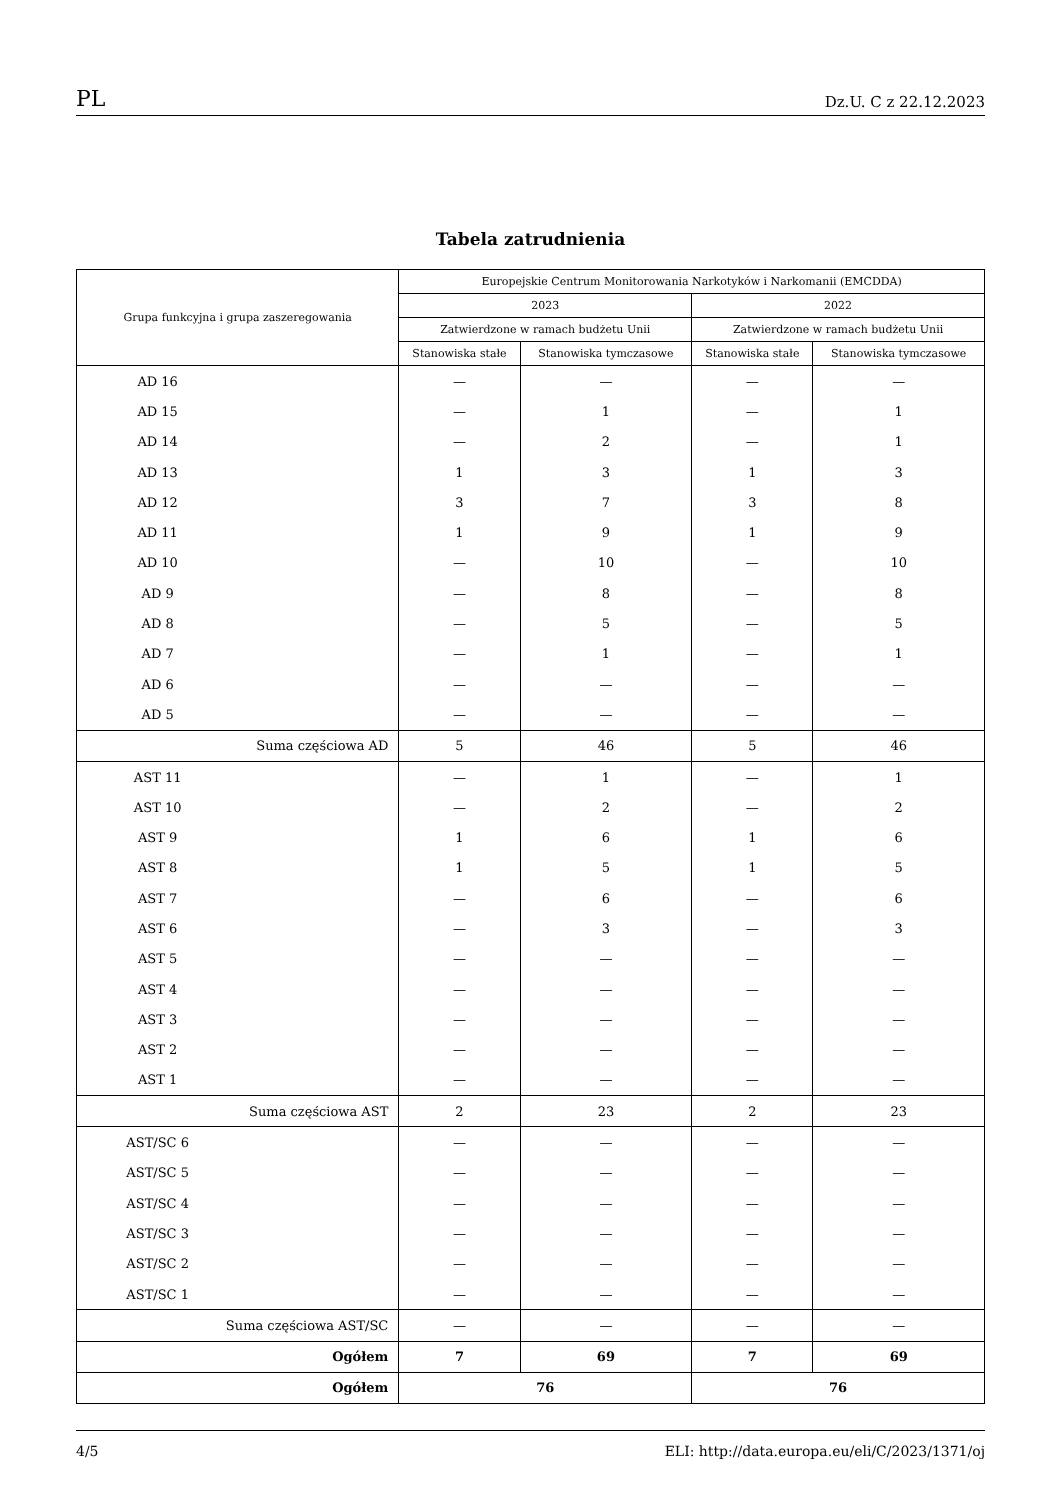PL Dz.U. C z 22.12.2023
Tabela zatrudnienia
| Grupa funkcyjna i grupa zaszeregowania | Europejskie Centrum Monitorowania Narkotyków i Narkomanii (EMCDDA) | | | |
| --- | --- | --- | --- | --- |
| | 2023 | | 2022 | |
| | Zatwierdzone w ramach budżetu Unii | | Zatwierdzone w ramach budżetu Unii | |
| | Stanowiska stałe | Stanowiska tymczasowe | Stanowiska stałe | Stanowiska tymczasowe |
| AD 16 | — | — | — | — |
| AD 15 | — | 1 | — | 1 |
| AD 14 | — | 2 | — | 1 |
| AD 13 | 1 | 3 | 1 | 3 |
| AD 12 | 3 | 7 | 3 | 8 |
| AD 11 | 1 | 9 | 1 | 9 |
| AD 10 | — | 10 | — | 10 |
| AD 9 | — | 8 | — | 8 |
| AD 8 | — | 5 | — | 5 |
| AD 7 | — | 1 | — | 1 |
| AD 6 | — | — | — | — |
| AD 5 | — | — | — | — |
| Suma częściowa AD | 5 | 46 | 5 | 46 |
| AST 11 | — | 1 | — | 1 |
| AST 10 | — | 2 | — | 2 |
| AST 9 | 1 | 6 | 1 | 6 |
| AST 8 | 1 | 5 | 1 | 5 |
| AST 7 | — | 6 | — | 6 |
| AST 6 | — | 3 | — | 3 |
| AST 5 | — | — | — | — |
| AST 4 | — | — | — | — |
| AST 3 | — | — | — | — |
| AST 2 | — | — | — | — |
| AST 1 | — | — | — | — |
| Suma częściowa AST | 2 | 23 | 2 | 23 |
| AST/SC 6 | — | — | — | — |
| AST/SC 5 | — | — | — | — |
| AST/SC 4 | — | — | — | — |
| AST/SC 3 | — | — | — | — |
| AST/SC 2 | — | — | — | — |
| AST/SC 1 | — | — | — | — |
| Suma częściowa AST/SC | — | — | — | — |
| Ogółem | 7 | 69 | 7 | 69 |
| Ogółem | 76 | | 76 | |
4/5 ELI: http://data.europa.eu/eli/C/2023/1371/oj